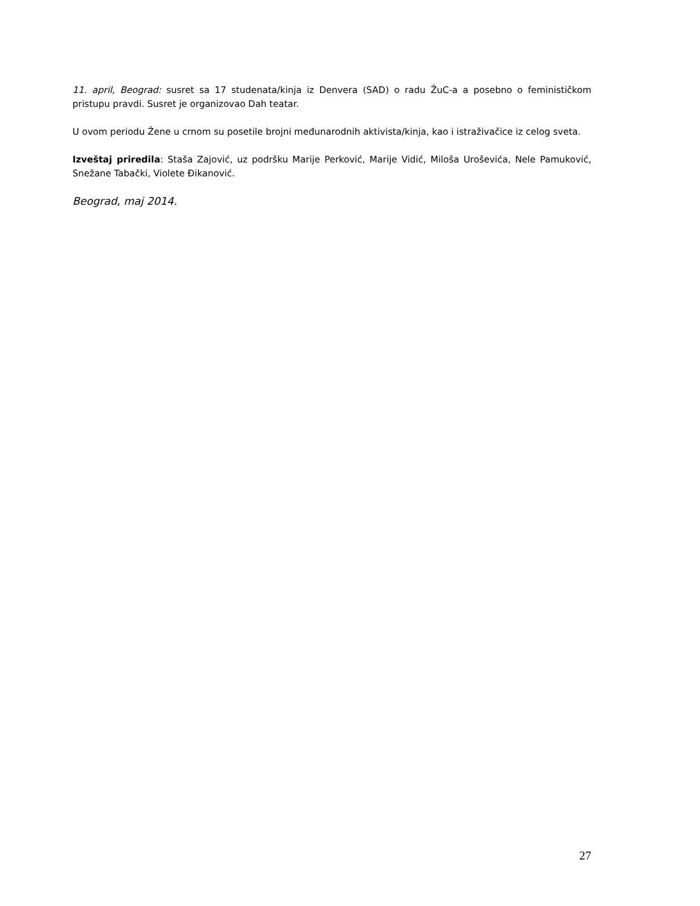11. april, Beograd: susret sa 17 studenata/kinja iz Denvera (SAD) o radu ŽuC-a a posebno o feminističkom pristupu pravdi. Susret je organizovao Dah teatar.
U ovom periodu Žene u crnom su posetile brojni međunarodnih aktivista/kinja, kao i istraživačice iz celog sveta.
Izveštaj priredila: Staša Zajović, uz podršku Marije Perković, Marije Vidić, Miloša Uroševića, Nele Pamuković, Snežane Tabački, Violete Đikanović.
Beograd, maj 2014.
27